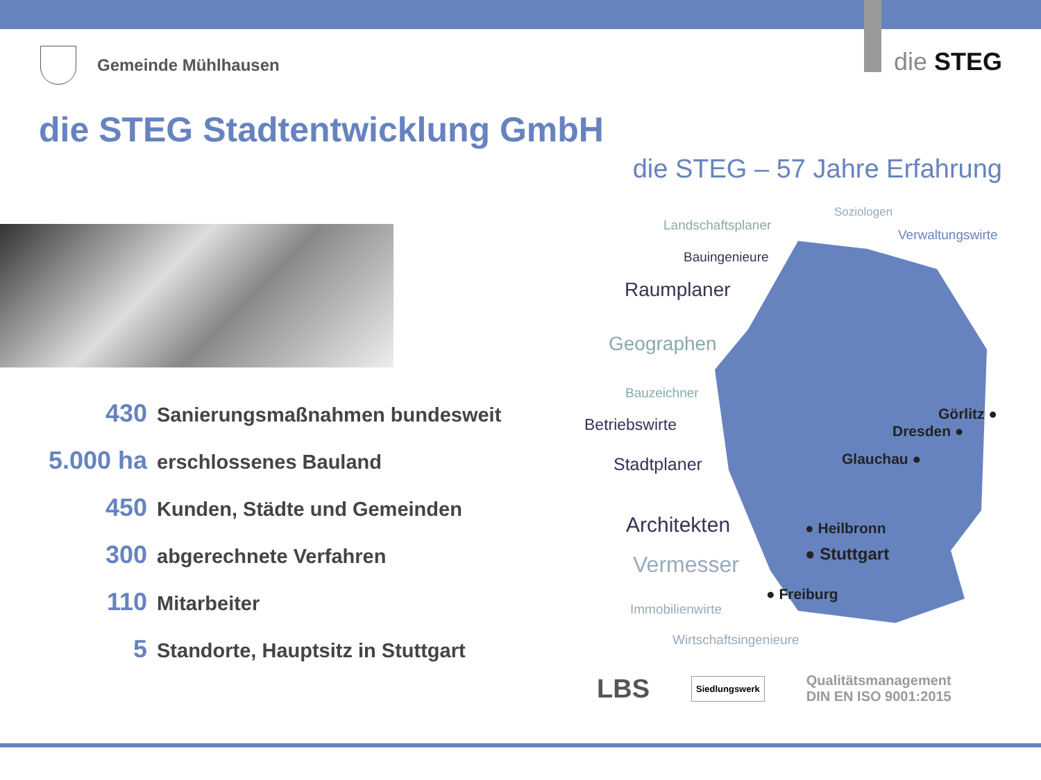Gemeinde Mühlhausen die STEG
die STEG Stadtentwicklung GmbH
die STEG – 57 Jahre Erfahrung
430 Sanierungsmaßnahmen bundesweit
5.000 ha erschlossenes Bauland
450 Kunden, Städte und Gemeinden
300 abgerechnete Verfahren
110 Mitarbeiter
5 Standorte, Hauptsitz in Stuttgart
Soziologen
Landschaftsplaner
Verwaltungswirte
Bauingenieure
Raumplaner
Geographen
Bauzeichner
Betriebswirte
Stadtplaner
Architekten
Vermesser
Immobilienwirte
Wirtschaftsingenieure
Görlitz ●
Dresden ●
Glauchau ●
● Heilbronn
● Stuttgart
● Freiburg
LBS
Siedlungswerk
Qualitätsmanagement
DIN EN ISO 9001:2015